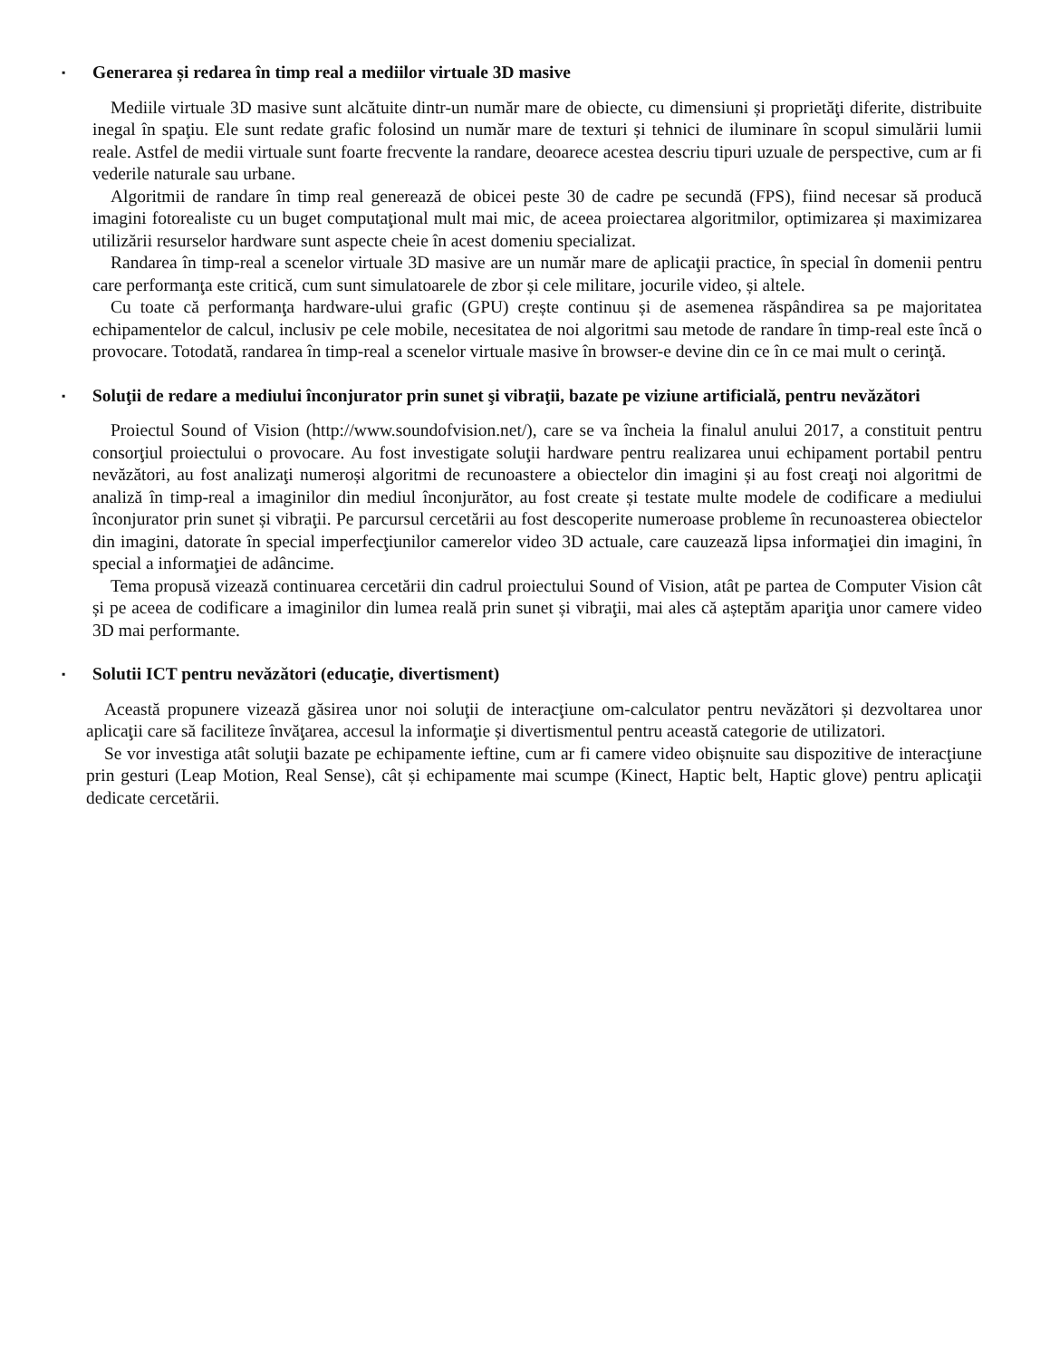▪ Generarea și redarea în timp real a mediilor virtuale 3D masive
Mediile virtuale 3D masive sunt alcătuite dintr-un număr mare de obiecte, cu dimensiuni și proprietăţi diferite, distribuite inegal în spaţiu. Ele sunt redate grafic folosind un număr mare de texturi și tehnici de iluminare în scopul simulării lumii reale. Astfel de medii virtuale sunt foarte frecvente la randare, deoarece acestea descriu tipuri uzuale de perspective, cum ar fi vederile naturale sau urbane.
Algoritmii de randare în timp real generează de obicei peste 30 de cadre pe secundă (FPS), fiind necesar să producă imagini fotorealiste cu un buget computaţional mult mai mic, de aceea proiectarea algoritmilor, optimizarea și maximizarea utilizării resurselor hardware sunt aspecte cheie în acest domeniu specializat.
Randarea în timp-real a scenelor virtuale 3D masive are un număr mare de aplicaţii practice, în special în domenii pentru care performanţa este critică, cum sunt simulatoarele de zbor și cele militare, jocurile video, și altele.
Cu toate că performanţa hardware-ului grafic (GPU) crește continuu și de asemenea răspândirea sa pe majoritatea echipamentelor de calcul, inclusiv pe cele mobile, necesitatea de noi algoritmi sau metode de randare în timp-real este încă o provocare. Totodată, randarea în timp-real a scenelor virtuale masive în browser-e devine din ce în ce mai mult o cerinţă.
▪ Soluţii de redare a mediului înconjurator prin sunet şi vibraţii, bazate pe viziune artificială, pentru nevăzători
Proiectul Sound of Vision (http://www.soundofvision.net/), care se va încheia la finalul anului 2017, a constituit pentru consorţiul proiectului o provocare. Au fost investigate soluţii hardware pentru realizarea unui echipament portabil pentru nevăzători, au fost analizaţi numeroși algoritmi de recunoastere a obiectelor din imagini și au fost creaţi noi algoritmi de analiză în timp-real a imaginilor din mediul înconjurător, au fost create și testate multe modele de codificare a mediului înconjurator prin sunet și vibraţii. Pe parcursul cercetării au fost descoperite numeroase probleme în recunoasterea obiectelor din imagini, datorate în special imperfecţiunilor camerelor video 3D actuale, care cauzează lipsa informaţiei din imagini, în special a informaţiei de adâncime.
Tema propusă vizează continuarea cercetării din cadrul proiectului Sound of Vision, atât pe partea de Computer Vision cât și pe aceea de codificare a imaginilor din lumea reală prin sunet și vibraţii, mai ales că așteptăm apariţia unor camere video 3D mai performante.
▪ Solutii ICT pentru nevăzători (educaţie, divertisment)
Această propunere vizează găsirea unor noi soluţii de interacţiune om-calculator pentru nevăzători și dezvoltarea unor aplicaţii care să faciliteze învăţarea, accesul la informaţie și divertismentul pentru această categorie de utilizatori.
Se vor investiga atât soluţii bazate pe echipamente ieftine, cum ar fi camere video obișnuite sau dispozitive de interacţiune prin gesturi (Leap Motion, Real Sense), cât și echipamente mai scumpe (Kinect, Haptic belt, Haptic glove) pentru aplicaţii dedicate cercetării.